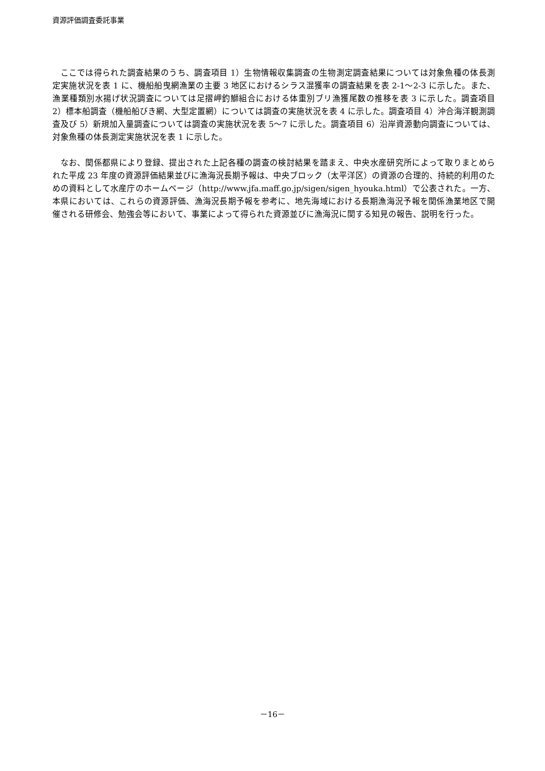資源評価調査委託事業
ここでは得られた調査結果のうち、調査項目 1）生物情報収集調査の生物測定調査結果については対象魚種の体長測定実施状況を表 1 に、機船船曳網漁業の主要 3 地区におけるシラス混獲率の調査結果を表 2-1～2-3 に示した。また、漁業種類別水揚げ状況調査については足摺岬釣鰤組合における体重別ブリ漁獲尾数の推移を表 3 に示した。調査項目 2）標本船調査（機船船びき網、大型定置網）については調査の実施状況を表 4 に示した。調査項目 4）沖合海洋観測調査及び 5）新規加入量調査については調査の実施状況を表 5～7 に示した。調査項目 6）沿岸資源動向調査については、対象魚種の体長測定実施状況を表 1 に示した。
なお、関係都県により登録、提出された上記各種の調査の検討結果を踏まえ、中央水産研究所によって取りまとめられた平成 23 年度の資源評価結果並びに漁海況長期予報は、中央ブロック（太平洋区）の資源の合理的、持続的利用のための資料として水産庁のホームページ（http://www.jfa.maff.go.jp/sigen/sigen_hyouka.html）で公表された。一方、本県においては、これらの資源評価、漁海況長期予報を参考に、地先海域における長期漁海況予報を関係漁業地区で開催される研修会、勉強会等において、事業によって得られた資源並びに漁海況に関する知見の報告、説明を行った。
－16－